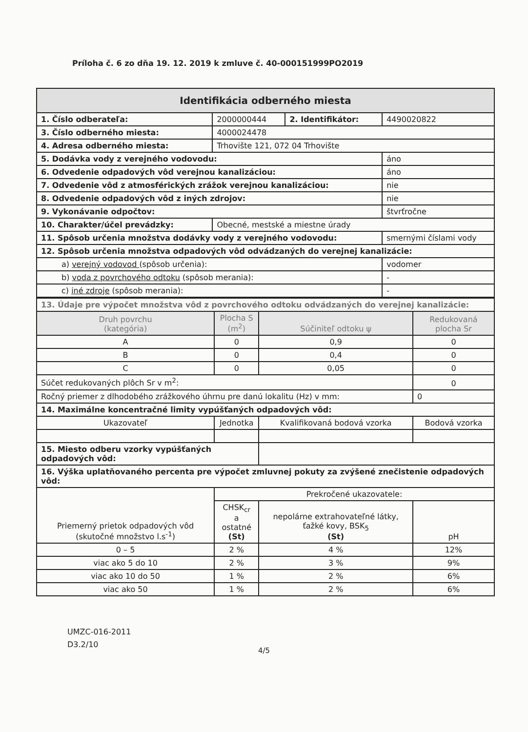Príloha č. 6 zo dňa 19. 12. 2019 k zmluve č. 40-000151999PO2019
| Identifikácia odberného miesta | | | |
| 1. Číslo odberateľa: | 2000000444 | 2. Identifikátor: | 4490020822 |
| 3. Číslo odberného miesta: | 4000024478 | | |
| 4. Adresa odberného miesta: | Trhovište 121, 072 04 Trhovište | | |
| 5. Dodávka vody z verejného vodovodu: | | | áno |
| 6. Odvedenie odpadových vôd verejnou kanalizáciou: | | | áno |
| 7. Odvedenie vôd z atmosférických zrážok verejnou kanalizáciou: | | | nie |
| 8. Odvedenie odpadových vôd z iných zdrojov: | | | nie |
| 9. Vykonávanie odpočtov: | | | štvrťročne |
| 10. Charakter/účel prevádzky: | Obecné, mestské a miestne úrady | | |
| 11. Spôsob určenia množstva dodávky vody z verejného vodovodu: | | | smernými číslami vody |
| 12. Spôsob určenia množstva odpadových vôd odvádzaných do verejnej kanalizácie: | | | |
| a) verejný vodovod (spôsob určenia): | | | vodomer |
| b) voda z povrchového odtoku (spôsob merania): | | | - |
| c) iné zdroje (spôsob merania): | | | - |
| 13. Údaje pre výpočet množstva vôd z povrchového odtoku odvádzaných do verejnej kanalizácie: | | | |
| Druh povrchu (kategória) | Plocha S (m<sup>2</sup>) | Súčiniteľ odtoku ψ | Redukovaná plocha Sr |
| A | 0 | 0,9 | 0 |
| B | 0 | 0,4 | 0 |
| C | 0 | 0,05 | 0 |
| Súčet redukovaných plôch Sr v m<sup>2</sup>: | | | 0 |
| Ročný priemer z dlhodobého zrážkového úhrnu pre danú lokalitu (Hz) v mm: | | | 0 |
| 14. Maximálne koncentračné limity vypúšťaných odpadových vôd: | | | |
| Ukazovateľ | Jednotka | Kvalifikovaná bodová vzorka | Bodová vzorka |
| 15. Miesto odberu vzorky vypúšťaných odpadových vôd: | | | |
| 16. Výška uplatňovaného percenta pre výpočet zmluvnej pokuty za zvýšené znečistenie odpadových vôd: | | | |
| Priemerný prietok odpadových vôd (skutočné množstvo l.s<sup>-1</sup>) | Prekročené ukazovatele: | | |
| | CHSK<sub>cr</sub> a ostatné (St) | nepolárne extrahovateľné látky, ťažké kovy, BSK<sub>5</sub> (St) | pH |
| 0 – 5 | 2 % | 4 % | 12% |
| viac ako 5 do 10 | 2 % | 3 % | 9% |
| viac ako 10 do 50 | 1 % | 2 % | 6% |
| viac ako 50 | 1 % | 2 % | 6% |
UMZC-016-2011
D3.2/10
4/5